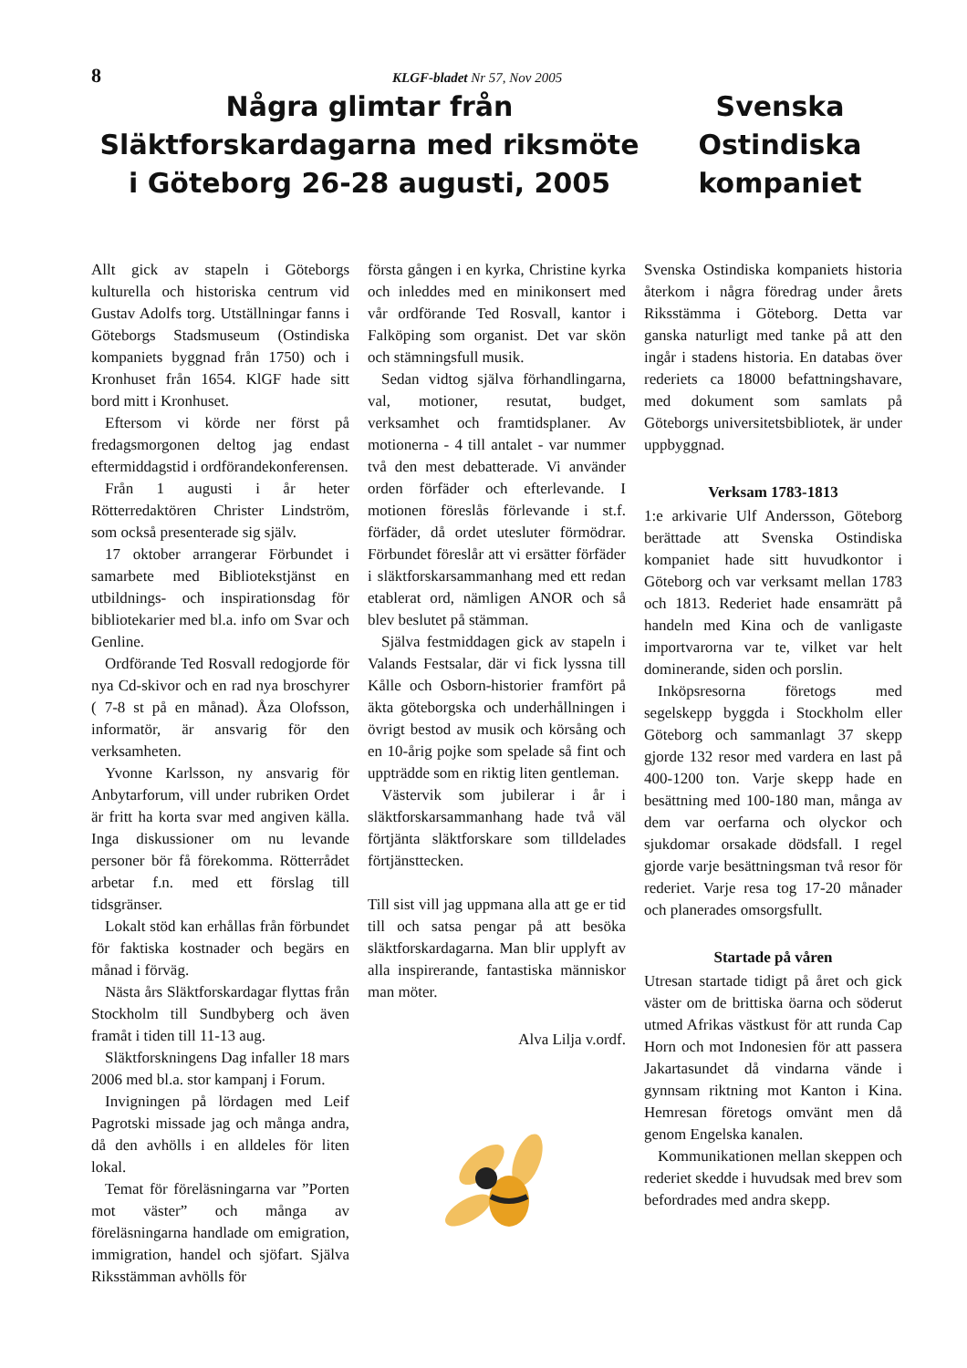8
KLGF-bladet Nr 57, Nov 2005
Några glimtar från Släktforskardagarna med riksmöte i Göteborg 26-28 augusti, 2005
Svenska Ostindiska kompaniet
Allt gick av stapeln i Göteborgs kulturella och historiska centrum vid Gustav Adolfs torg. Utställningar fanns i Göteborgs Stadsmuseum (Ostindiska kompaniets byggnad från 1750) och i Kronhuset från 1654. KlGF hade sitt bord mitt i Kronhuset.
Eftersom vi körde ner först på fredagsmorgonen deltog jag endast eftermiddagstid i ordförandekonferensen.
Från 1 augusti i år heter Rötterredaktören Christer Lindström, som också presenterade sig själv.
17 oktober arrangerar Förbundet i samarbete med Bibliotekstjänst en utbildnings- och inspirationsdag för bibliotekarier med bl.a. info om Svar och Genline.
Ordförande Ted Rosvall redogjorde för nya Cd-skivor och en rad nya broschyrer ( 7-8 st på en månad). Åza Olofsson, informatör, är ansvarig för den verksamheten.
Yvonne Karlsson, ny ansvarig för Anbytarforum, vill under rubriken Ordet är fritt ha korta svar med angiven källa. Inga diskussioner om nu levande personer bör få förekomma. Rötterrådet arbetar f.n. med ett förslag till tidsgränser.
Lokalt stöd kan erhållas från förbundet för faktiska kostnader och begärs en månad i förväg.
Nästa års Släktforskardagar flyttas från Stockholm till Sundbyberg och även framåt i tiden till 11-13 aug.
Släktforskningens Dag infaller 18 mars 2006 med bl.a. stor kampanj i Forum.
Invigningen på lördagen med Leif Pagrotski missade jag och många andra, då den avhölls i en alldeles för liten lokal.
Temat för föreläsningarna var ”Porten mot väster” och många av föreläsningarna handlade om emigration, immigration, handel och sjöfart. Själva Riksstämman avhölls för
första gången i en kyrka, Christine kyrka och inleddes med en minikonsert med vår ordförande Ted Rosvall, kantor i Falköping som organist. Det var skön och stämningsfull musik.
Sedan vidtog själva förhandlingarna, val, motioner, resutat, budget, verksamhet och framtidsplaner. Av motionerna - 4 till antalet - var nummer två den mest debatterade. Vi använder orden förfäder och efterlevande. I motionen föreslås förlevande i st.f. förfäder, då ordet utesluter förmödrar. Förbundet föreslår att vi ersätter förfäder i släktforskarsammanhang med ett redan etablerat ord, nämligen ANOR och så blev beslutet på stämman.
Själva festmiddagen gick av stapeln i Valands Festsalar, där vi fick lyssna till Kålle och Osborn-historier framfört på äkta göteborgska och underhållningen i övrigt bestod av musik och körsång och en 10-årig pojke som spelade så fint och uppträdde som en riktig liten gentleman.
Västervik som jubilerar i år i släktforskarsammanhang hade två väl förtjänta släktforskare som tilldelades förtjänsttecken.
Till sist vill jag uppmana alla att ge er tid till och satsa pengar på att besöka släktforskardagarna. Man blir upplyft av alla inspirerande, fantastiska människor man möter.
Alva Lilja v.ordf.
Svenska Ostindiska kompaniets historia återkom i några föredrag under årets Riksstämma i Göteborg. Detta var ganska naturligt med tanke på att den ingår i stadens historia. En databas över rederiets ca 18000 befattningshavare, med dokument som samlats på Göteborgs universitetsbibliotek, är under uppbyggnad.
Verksam 1783-1813
1:e arkivarie Ulf Andersson, Göteborg berättade att Svenska Ostindiska kompaniet hade sitt huvudkontor i Göteborg och var verksamt mellan 1783 och 1813. Rederiet hade ensamrätt på handeln med Kina och de vanligaste importvarorna var te, vilket var helt dominerande, siden och porslin.
Inköpsresorna företogs med segelskepp byggda i Stockholm eller Göteborg och sammanlagt 37 skepp gjorde 132 resor med vardera en last på 400-1200 ton. Varje skepp hade en besättning med 100-180 man, många av dem var oerfarna och olyckor och sjukdomar orsakade dödsfall. I regel gjorde varje besättningsman två resor för rederiet. Varje resa tog 17-20 månader och planerades omsorgsfullt.
Startade på våren
Utresan startade tidigt på året och gick väster om de brittiska öarna och söderut utmed Afrikas västkust för att runda Cap Horn och mot Indonesien för att passera Jakartasundet då vindarna vände i gynnsam riktning mot Kanton i Kina. Hemresan företogs omvänt men då genom Engelska kanalen.
Kommunikationen mellan skeppen och rederiet skedde i huvudsak med brev som befordrades med andra skepp.